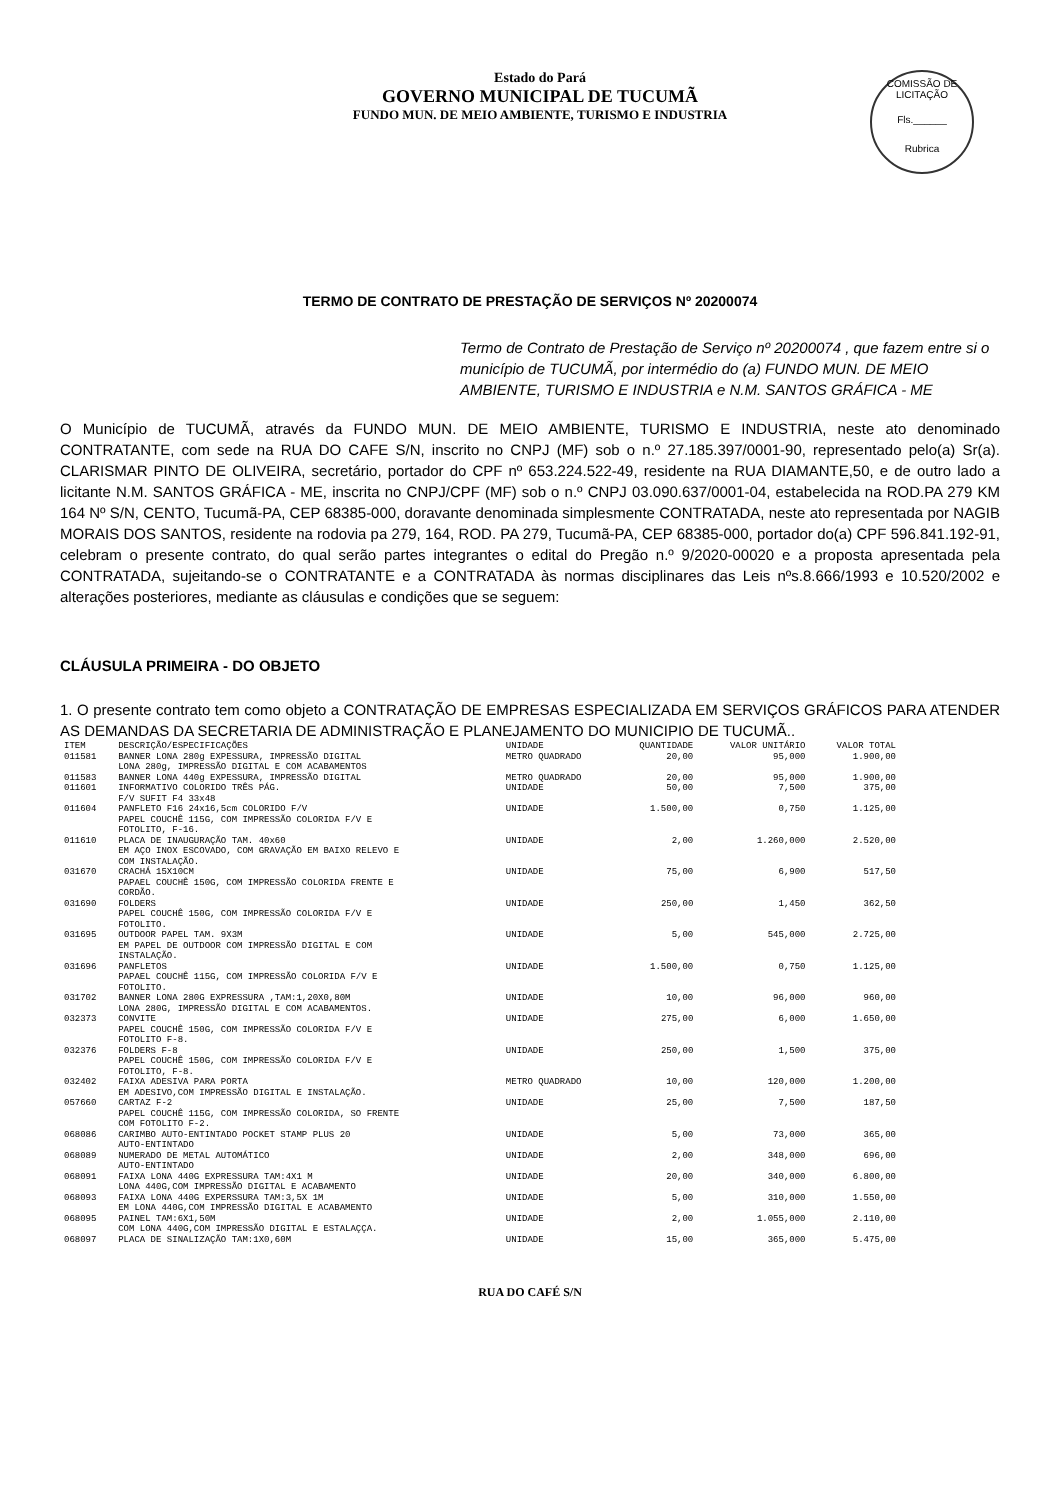COMISSÃO DE LICITAÇÃO
Fls.______
Rubrica
Estado do Pará
GOVERNO MUNICIPAL DE TUCUMÃ
FUNDO MUN. DE MEIO AMBIENTE, TURISMO E INDUSTRIA
TERMO DE CONTRATO DE PRESTAÇÃO DE SERVIÇOS Nº 20200074
Termo de Contrato de Prestação de Serviço nº 20200074 , que fazem entre si o município de TUCUMÃ, por intermédio do (a) FUNDO MUN. DE MEIO AMBIENTE, TURISMO E INDUSTRIA e N.M. SANTOS GRÁFICA - ME
O Município de TUCUMÃ, através da FUNDO MUN. DE MEIO AMBIENTE, TURISMO E INDUSTRIA, neste ato denominado CONTRATANTE, com sede na RUA DO CAFE S/N, inscrito no CNPJ (MF) sob o n.º 27.185.397/0001-90, representado pelo(a) Sr(a). CLARISMAR PINTO DE OLIVEIRA, secretário, portador do CPF nº 653.224.522-49, residente na RUA DIAMANTE,50, e de outro lado a licitante N.M. SANTOS GRÁFICA - ME, inscrita no CNPJ/CPF (MF) sob o n.º CNPJ 03.090.637/0001-04, estabelecida na ROD.PA 279 KM 164 Nº S/N, CENTO, Tucumã-PA, CEP 68385-000, doravante denominada simplesmente CONTRATADA, neste ato representada por NAGIB MORAIS DOS SANTOS, residente na rodovia pa 279, 164, ROD. PA 279, Tucumã-PA, CEP 68385-000, portador do(a) CPF 596.841.192-91, celebram o presente contrato, do qual serão partes integrantes o edital do Pregão n.º 9/2020-00020 e a proposta apresentada pela CONTRATADA, sujeitando-se o CONTRATANTE e a CONTRATADA às normas disciplinares das Leis nºs.8.666/1993 e 10.520/2002 e alterações posteriores, mediante as cláusulas e condições que se seguem:
CLÁUSULA PRIMEIRA - DO OBJETO
1. O presente contrato tem como objeto a CONTRATAÇÃO DE EMPRESAS ESPECIALIZADA EM SERVIÇOS GRÁFICOS PARA ATENDER AS DEMANDAS DA SECRETARIA DE ADMINISTRAÇÃO E PLANEJAMENTO DO MUNICIPIO DE TUCUMÃ..
| ITEM | DESCRIÇÃO/ESPECIFICAÇÕES | UNIDADE | QUANTIDADE | VALOR UNITÁRIO | VALOR TOTAL |
| --- | --- | --- | --- | --- | --- |
| 011581 | BANNER LONA 280g EXPESSURA, IMPRESSÃO DIGITAL LONA 280g, IMPRESSÃO DIGITAL E COM ACABAMENTOS | METRO QUADRADO | 20,00 | 95,000 | 1.900,00 |
| 011583 | BANNER LONA 440g EXPESSURA, IMPRESSÃO DIGITAL | METRO QUADRADO | 20,00 | 95,000 | 1.900,00 |
| 011601 | INFORMATIVO COLORIDO TRÊS PÁG. F/V SUFIT F4 33x48 | UNIDADE | 50,00 | 7,500 | 375,00 |
| 011604 | PANFLETO F16 24x16,5cm COLORIDO F/V PAPEL COUCHÊ 115G, COM IMPRESSÃO COLORIDA F/V E FOTOLITO, F-16. | UNIDADE | 1.500,00 | 0,750 | 1.125,00 |
| 011610 | PLACA DE INAUGURAÇÃO TAM. 40x60 EM AÇO INOX ESCOVADO, COM GRAVAÇÃO EM BAIXO RELEVO E COM INSTALAÇÃO. | UNIDADE | 2,00 | 1.260,000 | 2.520,00 |
| 031670 | CRACHÁ 15X10CM PAPAEL COUCHÊ 150G, COM IMPRESSÃO COLORIDA FRENTE E CORDÃO. | UNIDADE | 75,00 | 6,900 | 517,50 |
| 031690 | FOLDERS PAPEL COUCHÊ 150G, COM IMPRESSÃO COLORIDA F/V E FOTOLITO. | UNIDADE | 250,00 | 1,450 | 362,50 |
| 031695 | OUTDOOR PAPEL TAM. 9X3M EM PAPEL DE OUTDOOR COM IMPRESSÃO DIGITAL E COM INSTALAÇÃO. | UNIDADE | 5,00 | 545,000 | 2.725,00 |
| 031696 | PANFLETOS PAPAEL COUCHÊ 115G, COM IMPRESSÃO COLORIDA F/V E FOTOLITO. | UNIDADE | 1.500,00 | 0,750 | 1.125,00 |
| 031702 | BANNER LONA 280G EXPRESSURA ,TAM:1,20X0,80M LONA 280G, IMPRESSÃO DIGITAL E COM ACABAMENTOS. | UNIDADE | 10,00 | 96,000 | 960,00 |
| 032373 | CONVITE PAPEL COUCHÊ 150G, COM IMPRESSÃO COLORIDA F/V E FOTOLITO F-8. | UNIDADE | 275,00 | 6,000 | 1.650,00 |
| 032376 | FOLDERS F-8 PAPEL COUCHÊ 150G, COM IMPRESSÃO COLORIDA F/V E FOTOLITO, F-8. | UNIDADE | 250,00 | 1,500 | 375,00 |
| 032402 | FAIXA ADESIVA PARA PORTA EM ADESIVO,COM IMPRESSÃO DIGITAL E INSTALAÇÃO. | METRO QUADRADO | 10,00 | 120,000 | 1.200,00 |
| 057660 | CARTAZ F-2 PAPEL COUCHÊ 115G, COM IMPRESSÃO COLORIDA, SO FRENTE COM FOTOLITO F-2. | UNIDADE | 25,00 | 7,500 | 187,50 |
| 068086 | CARIMBO AUTO-ENTINTADO POCKET STAMP PLUS 20 AUTO-ENTINTADO | UNIDADE | 5,00 | 73,000 | 365,00 |
| 068089 | NUMERADO DE METAL AUTOMÁTICO AUTO-ENTINTADO | UNIDADE | 2,00 | 348,000 | 696,00 |
| 068091 | FAIXA LONA 440G EXPRESSURA TAM:4X1 M LONA 440G,COM IMPRESSÃO DIGITAL E ACABAMENTO | UNIDADE | 20,00 | 340,000 | 6.800,00 |
| 068093 | FAIXA LONA 440G EXPERSSURA TAM:3,5X 1M EM LONA 440G,COM IMPRESSÃO DIGITAL E ACABAMENTO | UNIDADE | 5,00 | 310,000 | 1.550,00 |
| 068095 | PAINEL TAM:6X1,50M COM LONA 440G,COM IMPRESSÃO DIGITAL E ESTALAÇÇA. | UNIDADE | 2,00 | 1.055,000 | 2.110,00 |
| 068097 | PLACA DE SINALIZAÇÃO TAM:1X0,60M | UNIDADE | 15,00 | 365,000 | 5.475,00 |
RUA DO CAFÉ S/N